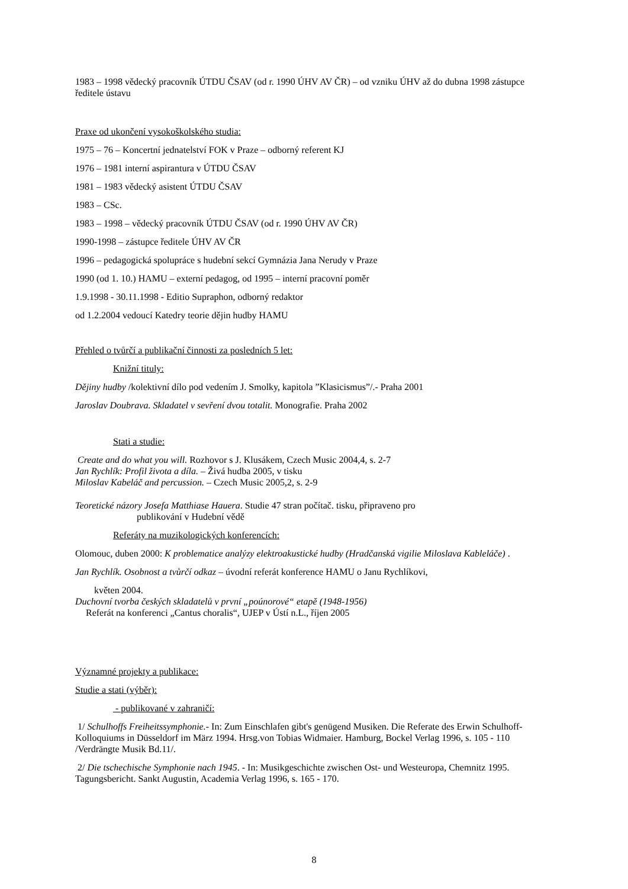1983 – 1998 vědecký pracovník ÚTDU ČSAV (od r. 1990 ÚHV AV ČR) – od vzniku ÚHV až do dubna 1998 zástupce ředitele ústavu
Praxe od ukončení vysokoškolského studia:
1975 – 76 – Koncertní jednatelství FOK v Praze – odborný referent KJ
1976 – 1981 interní aspirantura v ÚTDU ČSAV
1981 – 1983 vědecký asistent ÚTDU ČSAV
1983 – CSc.
1983 – 1998 – vědecký pracovník ÚTDU ČSAV (od r. 1990 ÚHV AV ČR)
1990-1998 – zástupce ředitele ÚHV AV ČR
1996 – pedagogická spolupráce s hudební sekcí Gymnázia Jana Nerudy v Praze
1990 (od 1. 10.) HAMU – externí pedagog, od 1995 – interní pracovní poměr
1.9.1998 - 30.11.1998 - Editio Supraphon, odborný redaktor
od 1.2.2004 vedoucí Katedry teorie dějin hudby HAMU
Přehled o tvůrčí a publikační činnosti za posledních 5 let:
Knižní tituly:
Dějiny hudby /kolektivní dílo pod vedením J. Smolky, kapitola ”Klasicismus”/.- Praha 2001
Jaroslav Doubrava. Skladatel v sevření dvou totalit. Monografie. Praha 2002
Stati a studie:
Create and do what you will. Rozhovor s J. Klusákem, Czech Music 2004,4, s. 2-7
Jan Rychlík: Profil života a díla. – Živá hudba 2005, v tisku
Miloslav Kabeláč and percussion. – Czech Music 2005,2, s. 2-9
Teoretické názory Josefa Matthiase Hauera. Studie 47 stran počítač. tisku, připraveno pro
publikování v Hudební vědě
Referáty na muzikologických konferencích:
Olomouc, duben 2000: K problematice analýzy elektroakustické hudby (Hradčanská vigilie Miloslava Kableláče) .
Jan Rychlík. Osobnost a tvůrčí odkaz – úvodní referát konference HAMU o Janu Rychlíkovi,
květen 2004.
Duchovní tvorba českých skladatelů v první „poúnorové“ etapě (1948-1956)
Referát na konferenci „Cantus choralis“, UJEP v Ústí n.L., říjen 2005
Významné projekty a publikace:
Studie a stati (výběr):
- publikované v zahraničí:
1/ Schulhoffs Freiheitssymphonie.- In: Zum Einschlafen gibt's genügend Musiken. Die Referate des Erwin Schulhoff-Kolloquiums in Düsseldorf im März 1994. Hrsg.von Tobias Widmaier. Hamburg, Bockel Verlag 1996, s. 105 - 110 /Verdrängte Musik Bd.11/.
2/ Die tschechische Symphonie nach 1945. - In: Musikgeschichte zwischen Ost- und Westeuropa, Chemnitz 1995. Tagungsbericht. Sankt Augustin, Academia Verlag 1996, s. 165 - 170.
8